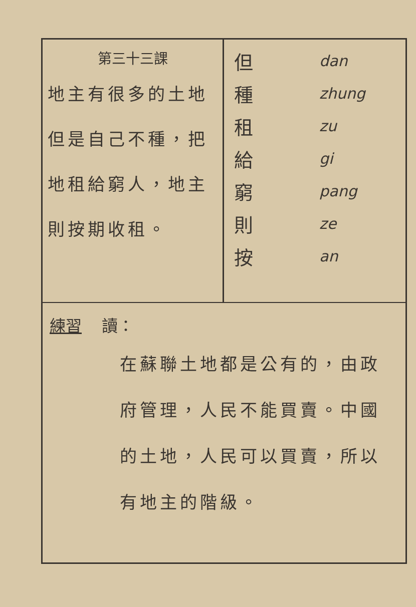第三十三課
地主有很多的土地但是自己不種，把地租給窮人，地主則按期收租。
但 dan
種 zhung
租 zu
給 gi
窮 pang
則 ze
按 an
練習 讀：
在蘇聯土地都是公有的，由政府管理，人民不能買賣。中國的土地，人民可以買賣，所以有地主的階級。